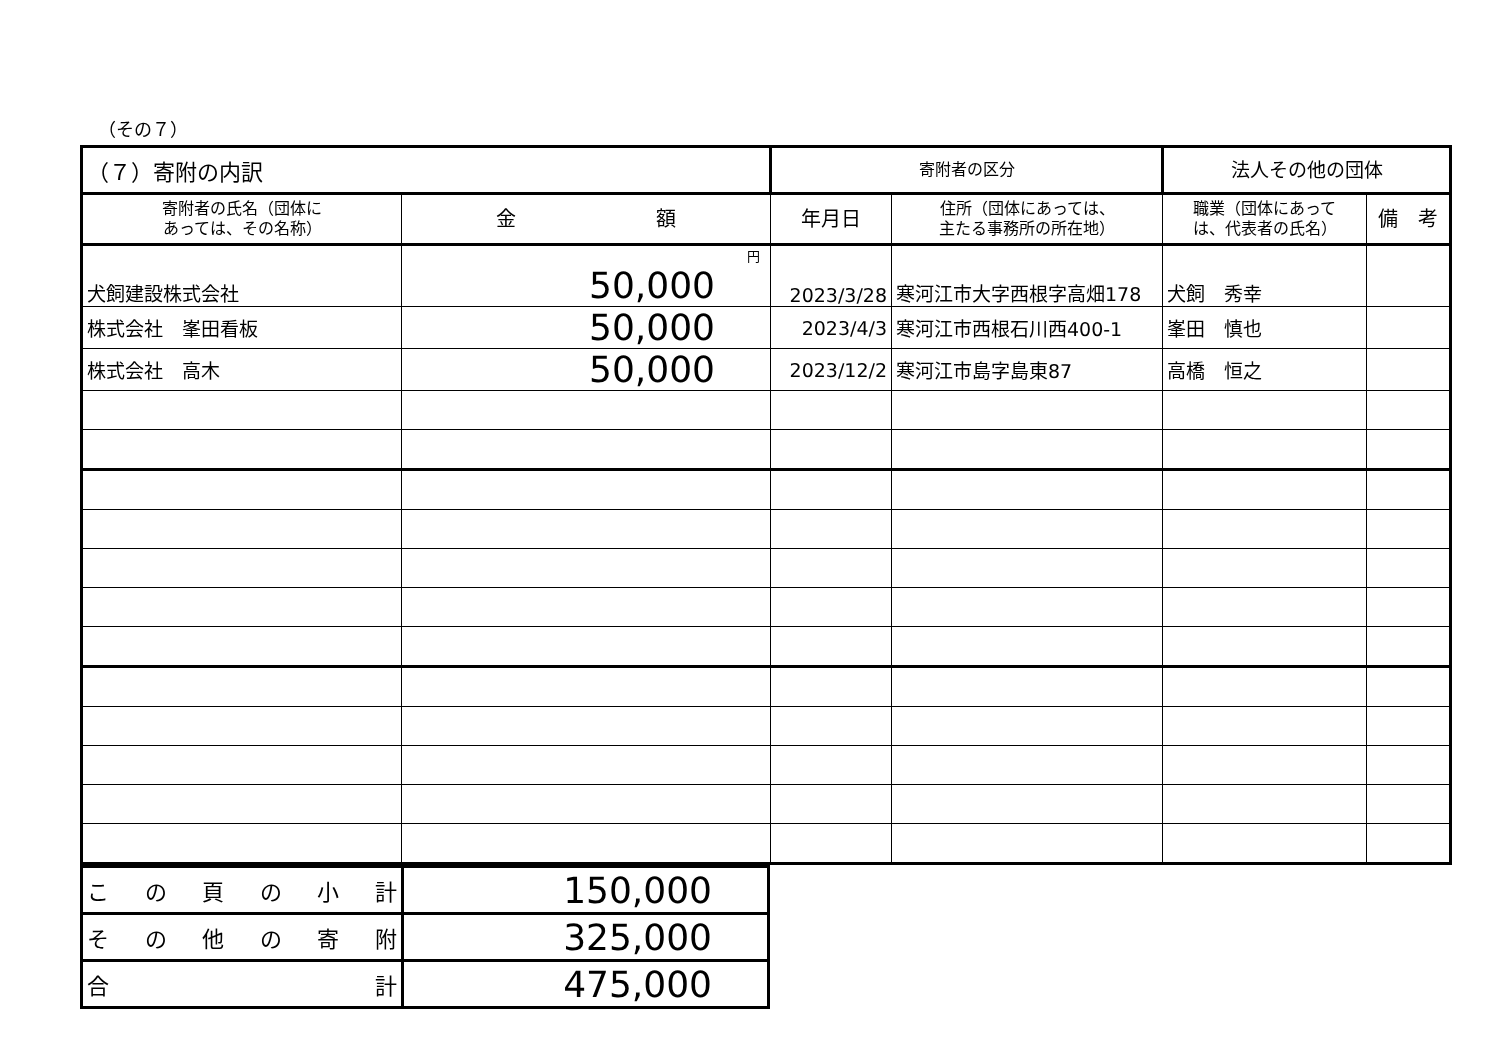（その７）
| （７）寄附の内訳 | | 寄附者の区分 | | 法人その他の団体 | |
| 寄附者の氏名（団体に あっては、その名称） | 金 額 | 年月日 | 住所（団体にあっては、 主たる事務所の所在地） | 職業（団体にあって は、代表者の氏名） | 備 考 |
| 犬飼建設株式会社 | 円 50,000 | 2023/3/28 | 寒河江市大字西根字高畑178 | 犬飼 秀幸 | |
| 株式会社 峯田看板 | 50,000 | 2023/4/3 | 寒河江市西根石川西400-1 | 峯田 慎也 | |
| 株式会社 高木 | 50,000 | 2023/12/2 | 寒河江市島字島東87 | 高橋 恒之 | |
| こ の 頁 の 小 計 | 150,000 |
| そ の 他 の 寄 附 | 325,000 |
| 合 計 | 475,000 |